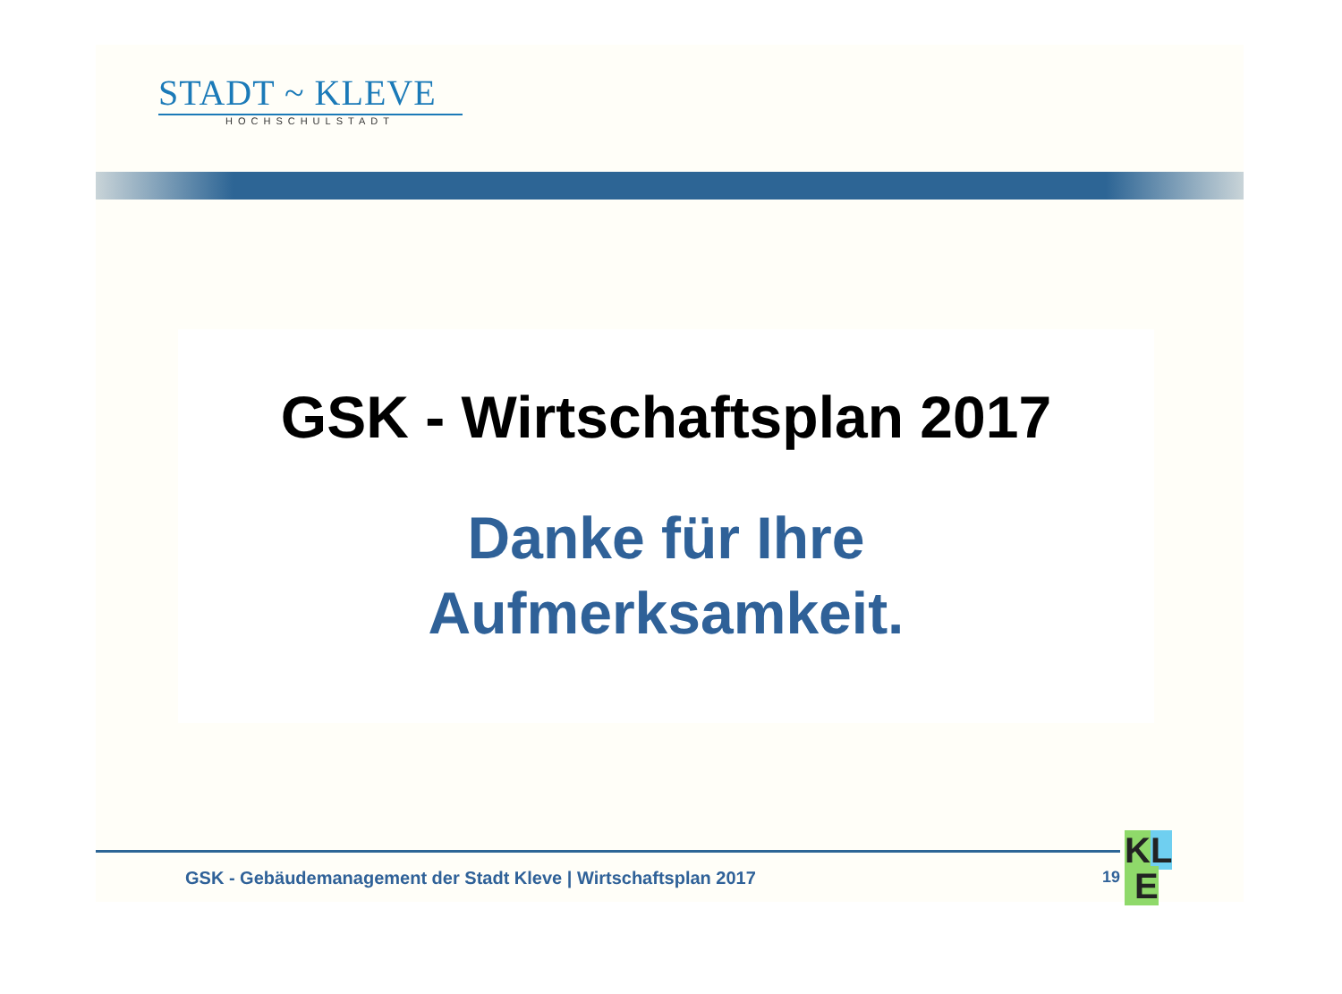STADT ~ KLEVE
HOCHSCHULSTADT
GSK - Wirtschaftsplan 2017
Danke für Ihre
Aufmerksamkeit.
GSK - Gebäudemanagement der Stadt Kleve | Wirtschaftsplan 2017
19
KL
E